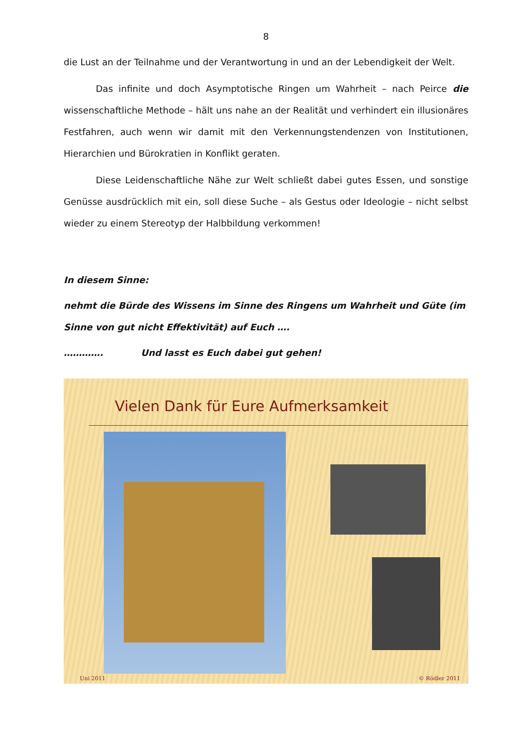8
die Lust an der Teilnahme und der Verantwortung in und an der Lebendigkeit der Welt.
Das infinite und doch Asymptotische Ringen um Wahrheit – nach Peirce die wissenschaftliche Methode – hält uns nahe an der Realität und verhindert ein illusionäres Festfahren, auch wenn wir damit mit den Verkennungstendenzen von Institutionen, Hierarchien und Bürokratien in Konflikt geraten.
Diese Leidenschaftliche Nähe zur Welt schließt dabei gutes Essen, und sonstige Genüsse ausdrücklich mit ein, soll diese Suche – als Gestus oder Ideologie – nicht selbst wieder zu einem Stereotyp der Halbbildung verkommen!
In diesem Sinne:
nehmt die Bürde des Wissens im Sinne des Ringens um Wahrheit und Güte (im Sinne von gut nicht Effektivität) auf Euch ….
…………. Und lasst es Euch dabei gut gehen!
Vielen Dank für Eure Aufmerksamkeit
Uni 2011 © Rödler 2011